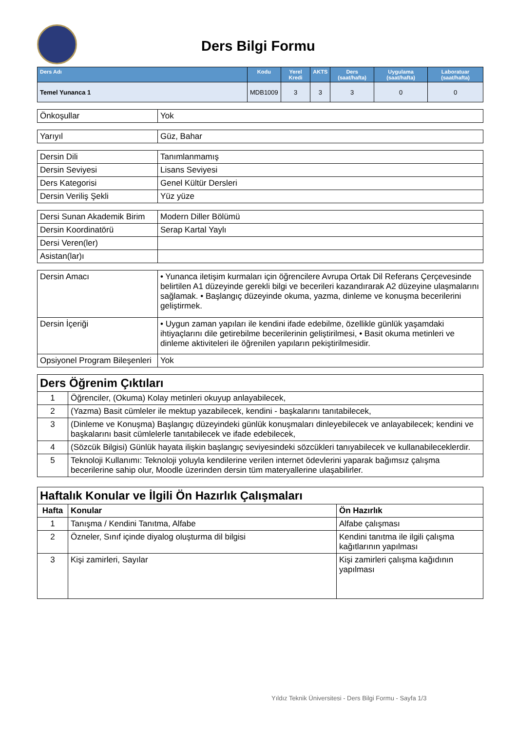Ders Bilgi Formu
| Ders Adı | Kodu | Yerel Kredi | AKTS | Ders (saat/hafta) | Uygulama (saat/hafta) | Laboratuar (saat/hafta) |
| --- | --- | --- | --- | --- | --- | --- |
| Temel Yunanca 1 | MDB1009 | 3 | 3 | 3 | 0 | 0 |
| Önkoşullar | Yok |
| Yarıyıl | Güz, Bahar |
| Dersin Dili | Tanımlanmamış |
| Dersin Seviyesi | Lisans Seviyesi |
| Ders Kategorisi | Genel Kültür Dersleri |
| Dersin Veriliş Şekli | Yüz yüze |
| Dersi Sunan Akademik Birim | Modern Diller Bölümü |
| Dersin Koordinatörü | Serap Kartal Yaylı |
| Dersi Veren(ler) | |
| Asistan(lar)ı | |
| Dersin Amacı | • Yunanca iletişim kurmaları için öğrencilere Avrupa Ortak Dil Referans Çerçevesinde belirtilen A1 düzeyinde gerekli bilgi ve becerileri kazandırarak A2 düzeyine ulaşmalarını sağlamak. • Başlangıç düzeyinde okuma, yazma, dinleme ve konuşma becerilerini geliştirmek. |
| Dersin İçeriği | • Uygun zaman yapıları ile kendini ifade edebilme, özellikle günlük yaşamdaki ihtiyaçlarını dile getirebilme becerilerinin geliştirilmesi, • Basit okuma metinleri ve dinleme aktiviteleri ile öğrenilen yapıların pekiştirilmesidir. |
| Opsiyonel Program Bileşenleri | Yok |
| Ders Öğrenim Çıktıları | |
| 1 | Öğrenciler, (Okuma) Kolay metinleri okuyup anlayabilecek, |
| 2 | (Yazma) Basit cümleler ile mektup yazabilecek, kendini - başkalarını tanıtabilecek, |
| 3 | (Dinleme ve Konuşma) Başlangıç düzeyindeki günlük konuşmaları dinleyebilecek ve anlayabilecek; kendini ve başkalarını basit cümlelerle tanıtabilecek ve ifade edebilecek, |
| 4 | (Sözcük Bilgisi) Günlük hayata ilişkin başlangıç seviyesindeki sözcükleri tanıyabilecek ve kullanabileceklerdir. |
| 5 | Teknoloji Kullanımı: Teknoloji yoluyla kendilerine verilen internet ödevlerini yaparak bağımsız çalışma becerilerine sahip olur, Moodle üzerinden dersin tüm materyallerine ulaşabilirler. |
| Haftalık Konular ve İlgili Ön Hazırlık Çalışmaları | | |
| Hafta | Konular | Ön Hazırlık |
| 1 | Tanışma / Kendini Tanıtma, Alfabe | Alfabe çalışması |
| 2 | Özneler, Sınıf içinde diyalog oluşturma dil bilgisi | Kendini tanıtma ile ilgili çalışma kağıtlarının yapılması |
| 3 | Kişi zamirleri, Sayılar | Kişi zamirleri çalışma kağıdının yapılması |
Yıldız Teknik Üniversitesi - Ders Bilgi Formu - Sayfa 1/3